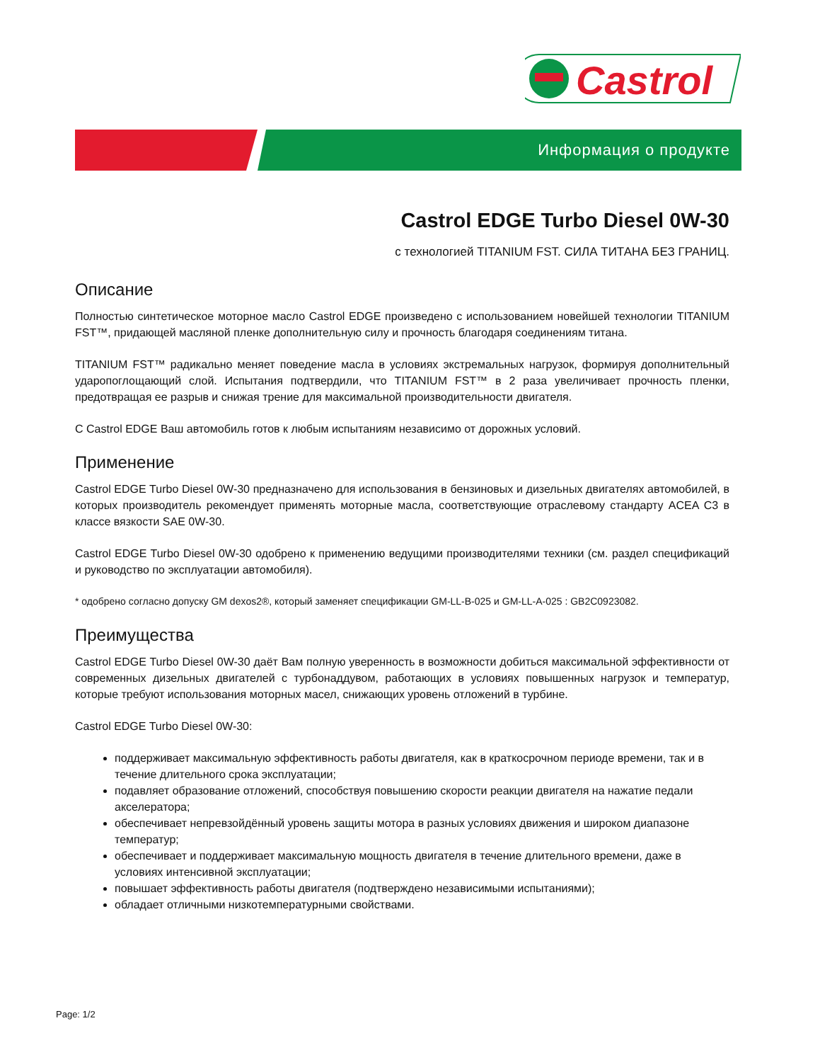Castrol
Информация о продукте
Castrol EDGE Turbo Diesel 0W-30
с технологией TITANIUM FST. СИЛА ТИТАНА БЕЗ ГРАНИЦ.
Описание
Полностью синтетическое моторное масло Castrol EDGE произведено с использованием новейшей технологии TITANIUM FST™, придающей масляной пленке дополнительную силу и прочность благодаря соединениям титана.
TITANIUM FST™ радикально меняет поведение масла в условиях экстремальных нагрузок, формируя дополнительный ударопоглощающий слой. Испытания подтвердили, что TITANIUM FST™ в 2 раза увеличивает прочность пленки, предотвращая ее разрыв и снижая трение для максимальной производительности двигателя.
С Castrol EDGE Ваш автомобиль готов к любым испытаниям независимо от дорожных условий.
Применение
Castrol EDGE Turbo Diesel 0W-30 предназначено для использования в бензиновых и дизельных двигателях автомобилей, в которых производитель рекомендует применять моторные масла, соответствующие отраслевому стандарту ACEA C3 в классе вязкости SAE 0W-30.
Castrol EDGE Turbo Diesel 0W-30 одобрено к применению ведущими производителями техники (см. раздел спецификаций и руководство по эксплуатации автомобиля).
* одобрено согласно допуску GM dexos2®, который заменяет спецификации GM-LL-B-025 и GM-LL-A-025 : GB2C0923082.
Преимущества
Castrol EDGE Turbo Diesel 0W-30 даёт Вам полную уверенность в возможности добиться максимальной эффективности от современных дизельных двигателей с турбонаддувом, работающих в условиях повышенных нагрузок и температур, которые требуют использования моторных масел, снижающих уровень отложений в турбине.
Castrol EDGE Turbo Diesel 0W-30:
поддерживает максимальную эффективность работы двигателя, как в краткосрочном периоде времени, так и в течение длительного срока эксплуатации;
подавляет образование отложений, способствуя повышению скорости реакции двигателя на нажатие педали акселератора;
обеспечивает непревзойдённый уровень защиты мотора в разных условиях движения и широком диапазоне температур;
обеспечивает и поддерживает максимальную мощность двигателя в течение длительного времени, даже в условиях интенсивной эксплуатации;
повышает эффективность работы двигателя (подтверждено независимыми испытаниями);
обладает отличными низкотемпературными свойствами.
Page: 1/2